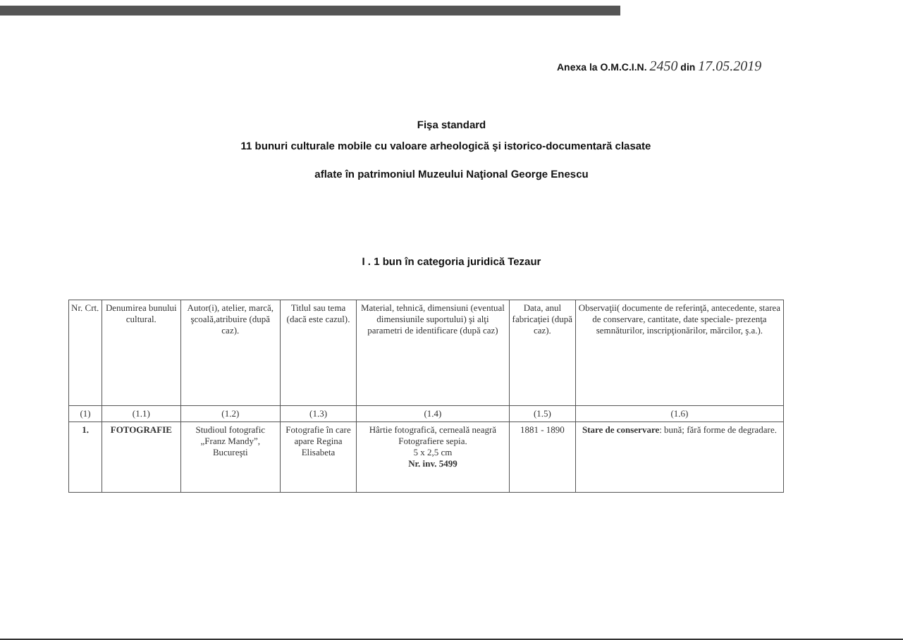Anexa la O.M.C.I.N. 2450 din 17.05.2019
Fişa standard
11 bunuri culturale mobile cu valoare arheologică şi istorico-documentară clasate
aflate în patrimoniul Muzeului Naţional George Enescu
I . 1 bun în categoria juridică Tezaur
| Nr. Crt. | Denumirea bunului cultural. | Autor(i), atelier, marcă, şcoală,atribuire (după caz). | Titlul sau tema (dacă este cazul). | Material, tehnică, dimensiuni (eventual dimensiunile suportului) şi alţi parametri de identificare (după caz) | Data, anul fabricaţiei (după caz). | Observaţii( documente de referinţă, antecedente, starea de conservare, cantitate, date speciale- prezenţa semnăturilor, inscripţionărilor, mărcilor, ş.a.). |
| --- | --- | --- | --- | --- | --- | --- |
| (1) | (1.1) | (1.2) | (1.3) | (1.4) | (1.5) | (1.6) |
| 1. | FOTOGRAFIE | Studioul fotografic „Franz Mandy”, Bucureşti | Fotografie în care apare Regina Elisabeta | Hârtie fotografică, cerneală neagră Fotografiere sepia. 5 x 2,5 cm Nr. inv. 5499 | 1881 - 1890 | Stare de conservare : bună; fără forme de degradare. |